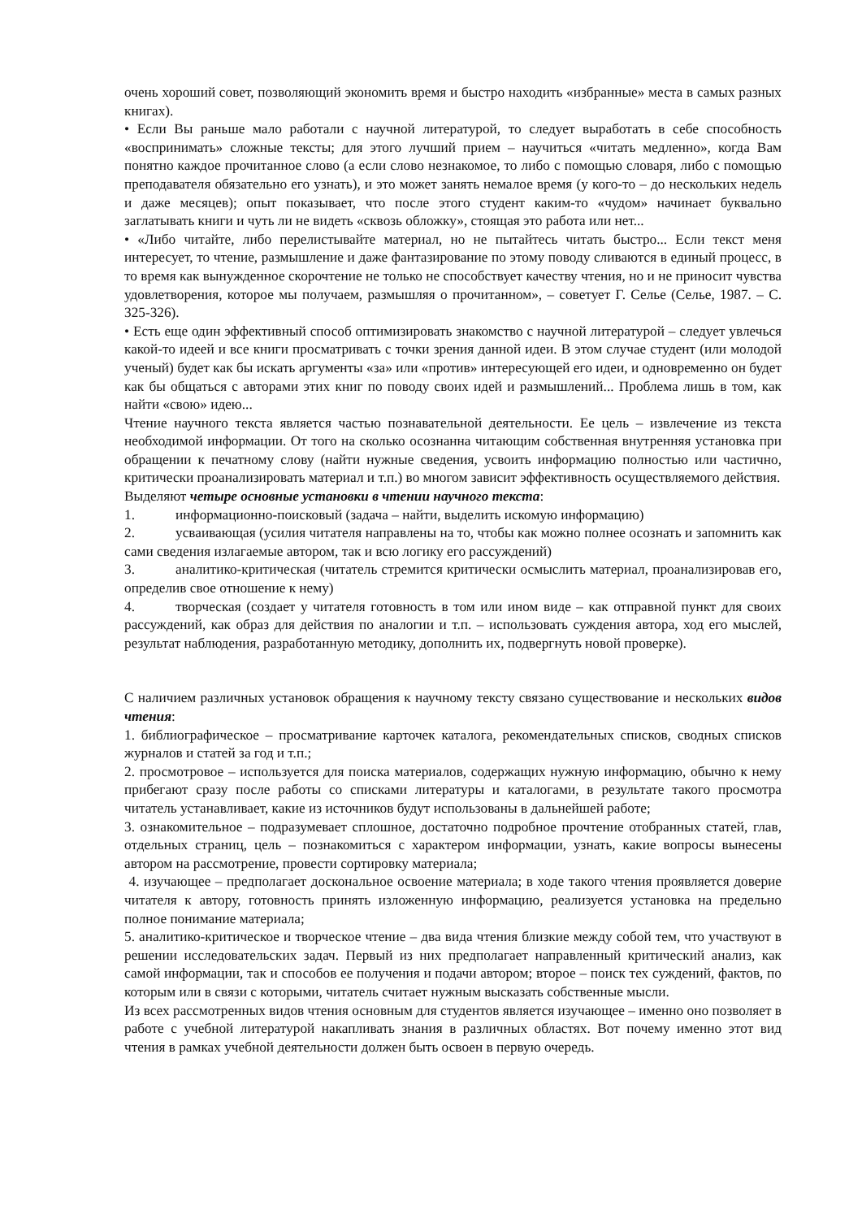очень хороший совет, позволяющий экономить время и быстро находить «избранные» места в самых разных книгах).
• Если Вы раньше мало работали с научной литературой, то следует выработать в себе способность «воспринимать» сложные тексты; для этого лучший прием – научиться «читать медленно», когда Вам понятно каждое прочитанное слово (а если слово незнакомое, то либо с помощью словаря, либо с помощью преподавателя обязательно его узнать), и это может занять немалое время (у кого-то – до нескольких недель и даже месяцев); опыт показывает, что после этого студент каким-то «чудом» начинает буквально заглатывать книги и чуть ли не видеть «сквозь обложку», стоящая это работа или нет...
• «Либо читайте, либо перелистывайте материал, но не пытайтесь читать быстро... Если текст меня интересует, то чтение, размышление и даже фантазирование по этому поводу сливаются в единый процесс, в то время как вынужденное скорочтение не только не способствует качеству чтения, но и не приносит чувства удовлетворения, которое мы получаем, размышляя о прочитанном», – советует Г. Селье (Селье, 1987. – С. 325-326).
• Есть еще один эффективный способ оптимизировать знакомство с научной литературой – следует увлечься какой-то идеей и все книги просматривать с точки зрения данной идеи. В этом случае студент (или молодой ученый) будет как бы искать аргументы «за» или «против» интересующей его идеи, и одновременно он будет как бы общаться с авторами этих книг по поводу своих идей и размышлений... Проблема лишь в том, как найти «свою» идею...
Чтение научного текста является частью познавательной деятельности. Ее цель – извлечение из текста необходимой информации. От того на сколько осознанна читающим собственная внутренняя установка при обращении к печатному слову (найти нужные сведения, усвоить информацию полностью или частично, критически проанализировать материал и т.п.) во многом зависит эффективность осуществляемого действия.
Выделяют четыре основные установки в чтении научного текста:
1. информационно-поисковый (задача – найти, выделить искомую информацию)
2. усваивающая (усилия читателя направлены на то, чтобы как можно полнее осознать и запомнить как сами сведения излагаемые автором, так и всю логику его рассуждений)
3. аналитико-критическая (читатель стремится критически осмыслить материал, проанализировав его, определив свое отношение к нему)
4. творческая (создает у читателя готовность в том или ином виде – как отправной пункт для своих рассуждений, как образ для действия по аналогии и т.п. – использовать суждения автора, ход его мыслей, результат наблюдения, разработанную методику, дополнить их, подвергнуть новой проверке).
С наличием различных установок обращения к научному тексту связано существование и нескольких видов чтения:
1. библиографическое – просматривание карточек каталога, рекомендательных списков, сводных списков журналов и статей за год и т.п.;
2. просмотровое – используется для поиска материалов, содержащих нужную информацию, обычно к нему прибегают сразу после работы со списками литературы и каталогами, в результате такого просмотра читатель устанавливает, какие из источников будут использованы в дальнейшей работе;
3. ознакомительное – подразумевает сплошное, достаточно подробное прочтение отобранных статей, глав, отдельных страниц, цель – познакомиться с характером информации, узнать, какие вопросы вынесены автором на рассмотрение, провести сортировку материала;
4. изучающее – предполагает доскональное освоение материала; в ходе такого чтения проявляется доверие читателя к автору, готовность принять изложенную информацию, реализуется установка на предельно полное понимание материала;
5. аналитико-критическое и творческое чтение – два вида чтения близкие между собой тем, что участвуют в решении исследовательских задач. Первый из них предполагает направленный критический анализ, как самой информации, так и способов ее получения и подачи автором; второе – поиск тех суждений, фактов, по которым или в связи с которыми, читатель считает нужным высказать собственные мысли.
Из всех рассмотренных видов чтения основным для студентов является изучающее – именно оно позволяет в работе с учебной литературой накапливать знания в различных областях. Вот почему именно этот вид чтения в рамках учебной деятельности должен быть освоен в первую очередь.